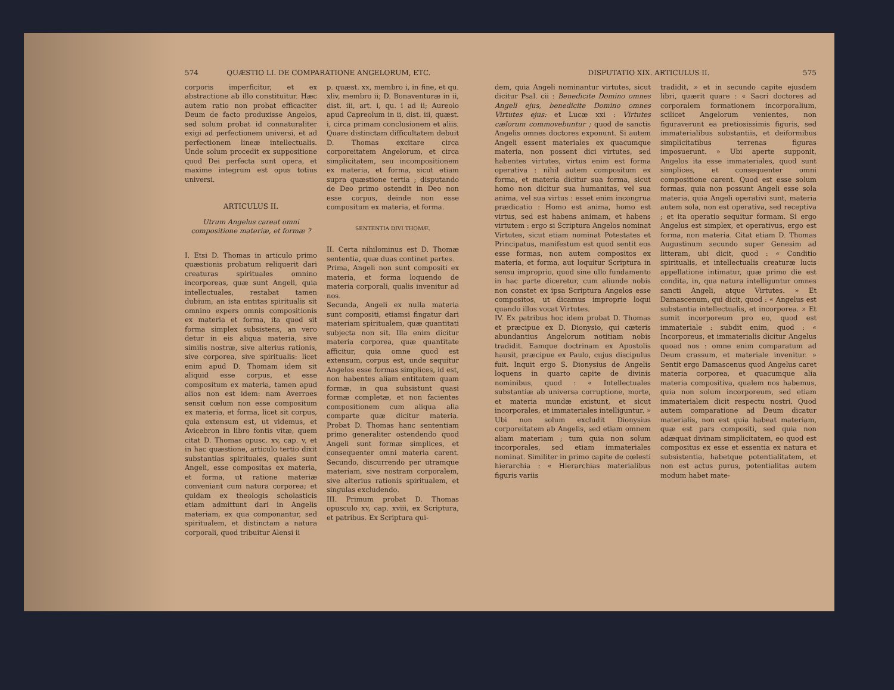574 QUÆSTIO LI. DE COMPARATIONE ANGELORUM, ETC.
corporis imperficitur, et ex abstractione ab illo constituitur. Hæc autem ratio non probat efficaciter Deum de facto produxisse Angelos, sed solum probat id connaturaliter exigi ad perfectionem universi, et ad perfectionem lineæ intellectualis. Unde solum procedit ex suppositione quod Dei perfecta sunt opera, et maxime integrum est opus totius universi.
ARTICULUS II.
Utrum Angelus careat omni compositione materiæ, et formæ ?
I. Etsi D. Thomas in articulo primo quæstionis probatum reliquerit dari creaturas spirituales omnino incorporeas, quæ sunt Angeli, quia intellectuales, restabat tamen dubium, an ista entitas spiritualis sit omnino expers omnis compositionis ex materia et forma, ita quod sit forma simplex subsistens, an vero detur in eis aliqua materia, sive similis nostræ, sive alterius rationis, sive corporea, sive spiritualis: licet enim apud D. Thomam idem sit aliquid esse corpus, et esse compositum ex materia, tamen apud alios non est idem: nam Averroes sensit cœlum non esse compositum ex materia, et forma, licet sit corpus, quia extensum est, ut videmus, et Avicebron in libro fontis vitæ, quem citat D. Thomas opusc. xv, cap. v, et in hac quæstione, articulo tertio dixit substantias spirituales, quales sunt Angeli, esse compositas ex materia, et forma, ut ratione materiæ conveniant cum natura corporea; et quidam ex theologis scholasticis etiam admittunt dari in Angelis materiam, ex qua componantur, sed spiritualem, et distinctam a natura corporali, quod tribuitur Alensi ii
p. quæst. xx, membro i, in fine, et qu. xliv, membro ii; D. Bonaventuræ in ii, dist. iii, art. i, qu. i ad ii; Aureolo apud Capreolum in ii, dist. iii, quæst. i, circa primam conclusionem et aliis. Quare distinctam difficultatem debuit D. Thomas excitare circa corporeitatem Angelorum, et circa simplicitatem, seu incompositionem ex materia, et forma, sicut etiam supra quæstione tertia ; disputando de Deo primo ostendit in Deo non esse corpus, deinde non esse compositum ex materia, et forma.
SENTENTIA DIVI THOMÆ.
II. Certa nihilominus est D. Thomæ sententia, quæ duas continet partes.
Prima, Angeli non sunt compositi ex materia, et forma loquendo de materia corporali, qualis invenitur ad nos.
Secunda, Angeli ex nulla materia sunt compositi, etiamsi fingatur dari materiam spiritualem, quæ quantitati subjecta non sit. Illa enim dicitur materia corporea, quæ quantitate afficitur, quia omne quod est extensum, corpus est, unde sequitur Angelos esse formas simplices, id est, non habentes aliam entitatem quam formæ, in qua subsistunt quasi formæ completæ, et non facientes compositionem cum aliqua alia comparte quæ dicitur materia. Probat D. Thomas hanc sententiam primo generaliter ostendendo quod Angeli sunt formæ simplices, et consequenter omni materia carent. Secundo, discurrendo per utramque materiam, sive nostram corporalem, sive alterius rationis spiritualem, et singulas excludendo.
III. Primum probat D. Thomas opusculo xv, cap. xviii, ex Scriptura, et patribus. Ex Scriptura qui-
DISPUTATIO XIX. ARTICULUS II. 575
dem, quia Angeli nominantur virtutes, sicut dicitur Psal. cii : Benedicite Domino omnes Angeli ejus, benedicite Domino omnes Virtutes ejus: et Lucæ xxi : Virtutes cælorum commovebuntur ; quod de sanctis Angelis omnes doctores exponunt. Si autem Angeli essent materiales ex quacumque materia, non possent dici virtutes, sed habentes virtutes, virtus enim est forma operativa : nihil autem compositum ex forma, et materia dicitur sua forma, sicut homo non dicitur sua humanitas, vel sua anima, vel sua virtus : esset enim incongrua prædicatio : Homo est anima, homo est virtus, sed est habens animam, et habens virtutem : ergo si Scriptura Angelos nominat Virtutes, sicut etiam nominat Potestates et Principatus, manifestum est quod sentit eos esse formas, non autem compositos ex materia, et forma, aut loquitur Scriptura in sensu improprio, quod sine ullo fundamento in hac parte diceretur, cum aliunde nobis non constet ex ipsa Scriptura Angelos esse compositos, ut dicamus improprie loqui quando illos vocat Virtutes.
IV. Ex patribus hoc idem probat D. Thomas et præcipue ex D. Dionysio, qui cæteris abundantius Angelorum notitiam nobis tradidit. Eamque doctrinam ex Apostolis hausit, præcipue ex Paulo, cujus discipulus fuit. Inquit ergo S. Dionysius de Angelis loquens in quarto capite de divinis nominibus, quod : « Intellectuales substantiæ ab universa corruptione, morte, et materia mundæ existunt, et sicut incorporales, et immateriales intelliguntur. » Ubi non solum excludit Dionysius corporeitatem ab Angelis, sed etiam omnem aliam materiam ; tum quia non solum incorporales, sed etiam immateriales nominat. Similiter in primo capite de cœlesti hierarchia : « Hierarchias materialibus figuris variis
tradidit, » et in secundo capite ejusdem libri, quærit quare : « Sacri doctores ad corporalem formationem incorporalium, scilicet Angelorum venientes, non figuraverunt ea pretiosissimis figuris, sed immaterialibus substantiis, et deiformibus simplicitatibus terrenas figuras imposuerunt. » Ubi aperte supponit, Angelos ita esse immateriales, quod sunt simplices, et consequenter omni compositione carent. Quod est esse solum formas, quia non possunt Angeli esse sola materia, quia Angeli operativi sunt, materia autem sola, non est operativa, sed receptiva ; et ita operatio sequitur formam. Si ergo Angelus est simplex, et operativus, ergo est forma, non materia. Citat etiam D. Thomas Augustinum secundo super Genesim ad litteram, ubi dicit, quod : « Conditio spiritualis, et intellectualis creaturæ lucis appellatione intimatur, quæ primo die est condita, in, qua natura intelliguntur omnes sancti Angeli, atque Virtutes. » Et Damascenum, qui dicit, quod : « Angelus est substantia intellectualis, et incorporea. » Et sumit incorporeum pro eo, quod est immateriale : subdit enim, quod : « Incorporeus, et immaterialis dicitur Angelus quoad nos : omne enim comparatum ad Deum crassum, et materiale invenitur. » Sentit ergo Damascenus quod Angelus caret materia corporea, et quacumque alia materia compositiva, qualem nos habemus, quia non solum incorporeum, sed etiam immaterialem dicit respectu nostri. Quod autem comparatione ad Deum dicatur materialis, non est quia habeat materiam, quæ est pars compositi, sed quia non adæquat divinam simplicitatem, eo quod est compositus ex esse et essentia ex natura et subsistentia, habetque potentialitatem, et non est actus purus, potentialitas autem modum habet mate-